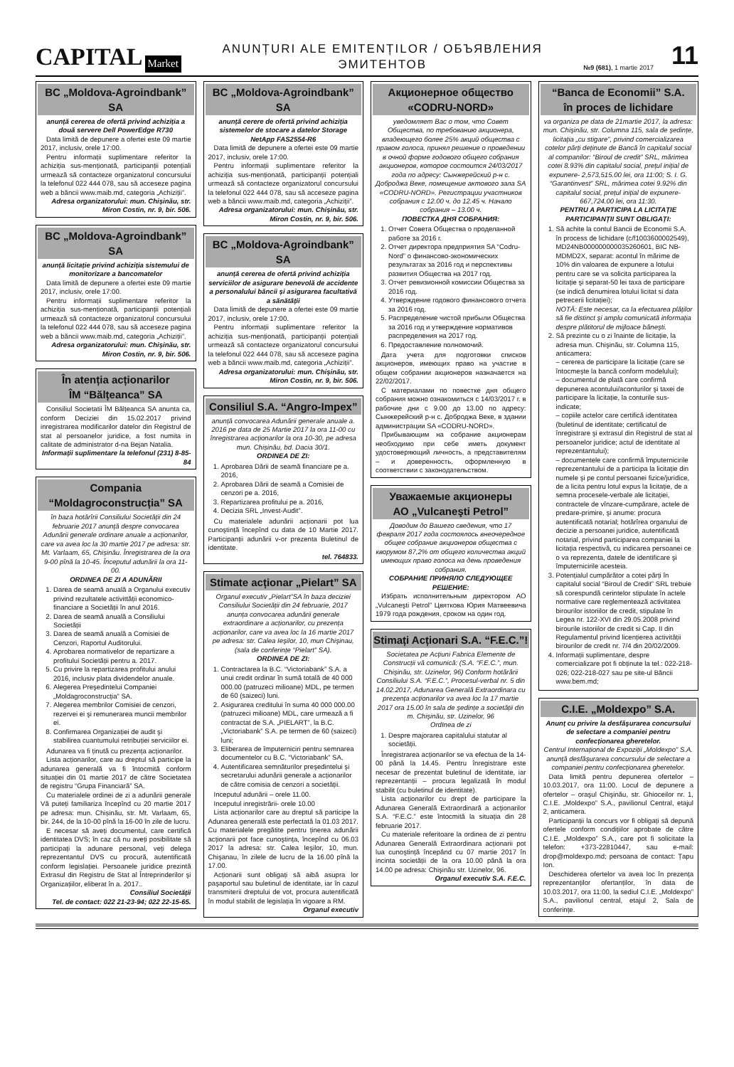CAPITAL Market ANUNȚURI ALE EMITENȚILOR / ОБЪЯВЛЕНИЯ ЭМИТЕНТОВ №9 (681), 1 martie 2017 11
BC „Moldova-Agroindbank” SA
anunță cererea de ofertă privind achiziția a două servere Dell PowerEdge R730
Data limită de depunere a ofertei este 09 martie 2017, inclusiv, orele 17:00.
Pentru informații suplimentare referitor la achiziția sus-menționată, participanții potențiali urmează să contacteze organizatorul concursului la telefonul 022 444 078, sau să acceseze pagina web a băncii www.maib.md, categoria „Achiziții”.
Adresa organizatorului: mun. Chișinău, str. Miron Costin, nr. 9, bir. 506.
BC „Moldova-Agroindbank” SA
anunță licitație privind achiziția sistemului de monitorizare a bancomatelor
Data limită de depunere a ofertei este 09 martie 2017, inclusiv, orele 17:00.
Pentru informații suplimentare referitor la achiziția sus-menționată, participanții potențiali urmează să contacteze organizatorul concursului la telefonul 022 444 078, sau să acceseze pagina web a băncii www.maib.md, categoria „Achiziții”.
Adresa organizatorului: mun. Chișinău, str. Miron Costin, nr. 9, bir. 506.
În atenția acționarilor
ÎM “Bălțeanca” SA
Consiliul Societatii ÎM Bălțeanca SA anunta ca, conform Deciziei din 15.02.2017 privind inregistrarea modificarilor datelor din Registrul de stat al persoanelor juridice, a fost numita in calitate de administrator d-na Bejan Natalia.
Informații suplimentare la telefonul (231) 8-85-84
Compania
“Moldagroconstrucția” SA
în baza hotărîrii Consiliului Societății din 24 februarie 2017 anunță despre convocarea Adunării generale ordinare anuale a acționarilor, care va avea loc la 30 martie 2017 pe adresa: str. Mt. Varlaam, 65, Chișinău. Înregistrarea de la ora 9-00 pînă la 10-45. Începutul adunării la ora 11-00.
ORDINEA DE ZI A ADUNĂRII
1. Darea de seamă anuală a Organului executiv privind rezultatele activittății economico-financiare a Societății în anul 2016.
2. Darea de seamă anuală a Consiliului Societății
3. Darea de seamă anuală a Comisiei de Cenzori, Raportul Auditorului.
4. Aprobarea normativelor de repartizare a profitului Societății pentru a. 2017.
5. Cu privire la repartizarea profitului anului 2016, inclusiv plata dividendelor anuale.
6. Alegerea Preşedintelui Companiei „Moldagroconstrucția” SA.
7. Alegerea membrilor Comisiei de cenzori, rezervei ei şi remunerarea muncii membrilor ei.
8. Confirmarea Organizației de audit şi stabilirea cuantumului retribuției serviciilor ei.
Adunarea va fi ținută cu prezența acționarilor.
Lista acționarilor, care au dreptul să participe la adunarea generală va fi întocmită conform situației din 01 martie 2017 de către Societatea de registru “Grupa Financiară” SA.
Cu materialele ordinei de zi a adunării generale Vă puteți familiariza începînd cu 20 martie 2017 pe adresa: mun. Chișinău, str. Mt. Varlaam, 65, bir. 244, de la 10-00 pînă la 16-00 în zile de lucru.
E necesar să aveți documentul, care certifică identitatea DVS; în caz că nu aveți posibilitate să participați la adunare personal, veți delega reprezentantul DVS cu procură, autentificată conform legislației. Persoanele juridice prezintă Extrasul din Registru de Stat al Întreprinderilor şi Organizațiilor, eliberat în a. 2017..
Consiliul Societății
Tel. de contact: 022 21-23-94; 022 22-15-65.
BC „Moldova-Agroindbank” SA
anunță cerere de ofertă privind achiziția sistemelor de stocare a datelor Storage NetApp FAS2554-R6
Data limită de depunere a ofertei este 09 martie 2017, inclusiv, orele 17:00.
Pentru informații suplimentare referitor la achiziția sus-menționată, participanții potențiali urmează să contacteze organizatorul concursului la telefonul 022 444 078, sau să acceseze pagina web a băncii www.maib.md, categoria „Achiziții”.
Adresa organizatorului: mun. Chișinău, str. Miron Costin, nr. 9, bir. 506.
BC „Moldova-Agroindbank” SA
anunță cererea de ofertă privind achiziția serviciilor de asigurare benevolă de accidente a personalului băncii și asigurarea facultativă a sănătății
Data limită de depunere a ofertei este 09 martie 2017, inclusiv, orele 17:00.
Pentru informații suplimentare referitor la achiziția sus-menționată, participanții potențiali urmează să contacteze organizatorul concursului la telefonul 022 444 078, sau să acceseze pagina web a băncii www.maib.md, categoria „Achiziții”.
Adresa organizatorului: mun. Chișinău, str. Miron Costin, nr. 9, bir. 506.
Consiliul S.A. “Angro-Impex”
anunță convocarea Adunării generale anuale a. 2016 pe data de 25 Martie 2017 la ora 11-00 cu înregistrarea acționarilor la ora 10-30, pe adresa mun. Chișinău, bd. Dacia 30/1.
ORDINEA DE ZI:
1. Aprobarea Dării de seamă financiare pe a. 2016,
2. Aprobarea Dării de seamă a Comisiei de cenzori pe a. 2016,
3. Repartizarea profitului pe a. 2016,
4. Decizia SRL „Invest-Audit”.
Cu materialele adunării acționarii pot lua cunoştință începînd cu data de 10 Martie 2017. Participanții adunării v-or prezenta Buletinul de identitate.
tel. 764833.
Stimate acționar „Pielart” SA
Organul executiv „Pielart”SA în baza deciziei Consiliului Societății din 24 februarie, 2017 anunța convocarea adunării generale extraordinare a acționarilor, cu prezența acționarilor, care va avea loc la 16 martie 2017 pe adresa: str. Calea Ieşilor, 10, mun Chişinau, (sala de conferințe “Pielart” SA).
ORDINEA DE ZI:
1. Contractarea la B.C. “Victoriabank” S.A. a unui credit ordinar în sumă totală de 40 000 000.00 (patruzeci milioane) MDL, pe termen de 60 (saizeci) luni.
2. Asigurarea creditului în suma 40 000 000.00 (patruzeci milioane) MDL, care urmează a fi contractat de S.A. „PIELART”, la B.C. „Victoriabank” S.A. pe termen de 60 (saizeci) luni;
3. Eliberarea de împuterniciri pentru semnarea documentelor cu B.C. “Victoriabank” SA.
4. Autentificarea semnăturilor preşedintelui şi secretarului adunării generale a acționarilor de către comisia de cenzori a societății.
Inceputul adunării – orele 11.00.
Inceputul inregistrării- orele 10.00
Lista acționarilor care au dreptul să participe la Adunarea generală este perfectată la 01.03 2017. Cu materialele pregătite pentru ținerea adunării acționarii pot face cunoştința, începînd cu 06.03 2017 la adresa: str. Calea Ieşilor, 10, mun. Chişanau, în zilele de lucru de la 16.00 pînă la 17.00.
Acționarii sunt obligați să aibă asupra lor paşaportul sau buletinul de identitate, iar în cazul transmiterii dreptului de vot, procura autentificată în modul stabilit de legislația în vigoare a RM.
Organul executiv
Акционерное общество
«CODRU-NORD»
уведомляет Вас о том, что Совет Общества, по требованию акционера, владеющего более 25% акций общества с правом голоса, принял решение о проведении в очной форме годового общего собрания акционеров, которое состоится 24/03/2017 года по адресу: Сынжерейский р-н с. Доброджа Веке, помещение актового зала SA «CODRU-NORD». Регистрации участников собрания с 12.00 ч. до 12.45 ч. Начало собрания – 13.00 ч.
ПОВЕСТКА ДНЯ СОБРАНИЯ:
1. Отчет Совета Общества о проделанной работе за 2016 г.
2. Отчет директора предприятия SA “Codru-Nord” о финансово-экономических результатах за 2016 год и перспективы развития Общества на 2017 год.
3. Отчет ревизионной комиссии Общества за 2016 год.
4. Утверждение годового финансового отчета за 2016 год.
5. Распределение чистой прибыли Общества за 2016 год и утверждение норматив­ов распределения на 2017 год.
6. Предоставление полномочий.
Дата учета для подготовки списков акционеров, имеющих право на участие в общем собрании акционеров назначается на 22/02/2017.
С материалами по повестке дня общего собрания можно ознакомиться с 14/03/2017 г. в рабочие дни с 9.00 до 13.00 по адресу: Сынжерейский р-н с. Доброджа Веке, в здании администрации SA «CODRU-NORD».
Прибывающим на собрание акционерам необходимо при себе иметь документ удостоверяющий личность, а представителям – и доверенность, оформленную в соответствии с законодательством.
Уважаемые акционеры
АО „Vulcaneşti Petrol”
Доводим до Вашего сведения, что 17 февраля 2017 года состоялось внеочередное общее собрание акционеров общества с кворумом 87,2% от общего количества акций имеющих право голоса на день проведения собрания.
СОБРАНИЕ ПРИНЯЛО СЛЕДУЮЩЕЕ РЕШЕНИЕ:
Избрать исполнительным директором АО „Vulcaneşti Petrol” Цвяткова Юрия Матвеевича 1979 года рождения, сроком на один год.
Stimați Acționari S.A. “F.E.C.”!
Societatea pe Acțiuni Fabrica Elemente de Construcții vă comunică: (S.A. “F.E.C.”, mun. Chişinău, str. Uzinelor, 96) Conform hotărârii Consiliului S.A. “F.E.C.”, Procesul-verbal nr. 5 din 14.02.2017, Adunarea Generală Extraordinara cu prezența acționarilor va avea loc la 17 martie 2017 ora 15.00 în sala de şedințe a societății din m. Chişinău, str. Uzinelor, 96
OrdInea de zi
1. Despre majorarea capitalului statutar al societății.
Înregistrarea acționarilor se va efectua de la 14-00 până la 14.45. Pentru înregistrare este necesar de prezentat buletinul de identitate, iar reprezentanții – procura legalizată în modul stabilit (cu buletinul de identitate).
Lista acționarilor cu drept de participare la Adunarea Generală Extraordinară a acționarilor S.A. “F.E.C.” este întocmită la situația din 28 februarie 2017.
Cu materiale referitoare la ordinea de zi pentru Adunarea Generală Extraordinara acționarii pot lua cunoştință începând cu 07 martie 2017 în incinta societății de la ora 10.00 până la ora 14.00 pe adresa: Chişinău str. Uzinelor, 96.
Organul executiv S.A. F.E.C.
“Banca de Economii” S.A.
în proces de lichidare
va organiza pe data de 21martie 2017, la adresa: mun. Chişinău, str. Columna 115, sala de şedințe, licitația „cu stigare”, privind comercializarea cotelor părți deținute de Bancă în capitalul social al companilor: “Biroul de credit” SRL, mărimea cotei 8.93% din capitalul social, prețul inițial de expunere- 2,573,515.00 lei, ora 11:00; S. I. G. “Garantinvest” SRL, mărimea cotei 9.92% din capitalul social, prețul inițial de expunere-667,724.00 lei, ora 11:30.
PENTRU A PARTICIPA LA LICITAȚIE PARTICIPANȚII SUNT OBLIGAȚI:
1. Să achite la contul Bancii de Economii S.A. în process de lichidare (c/f1003600002549), MD24NB000000000035260601, BIC NB-MDMD2X, separat: acontul în mărime de 10% din valoarea de expunere a lotului pentru care se va solicita participarea la licitație şi separat-50 lei taxa de participare (se indică denumirea lotului licitat si data petrecerii licitației);
NOTĂ: Este necesar, ca la efectuarea plăților să fie distinct şi amplu comunicată informația despre plătitorul de mijloace băneşti.
2. Să prezinte cu o zi înainte de licitație, la adresa mun. Chişinău, str. Columna 115, anticamera:
– cererea de participare la licitație (care se întocmeşte la bancă conform modelului);
– documentul de plată care confirmă depunerea acontului/aconturilor şi taxei de participare la licitație, la conturile sus-indicate;
– copiile actelor care certifică identitatea (buletinul de identitate; certificatul de înregistrare şi extrasul din Registrul de stat al persoanelor juridice; actul de identitate al reprezentantului);
– documentele care confirmă împuternicirile reprezentantului de a participa la licitație din numele şi pe contul persoanei fizice/juridice, de a licita pentru lotul expus la licitație, de a semna procesele-verbale ale licitației, contractele de vînzare-cumpărare, actele de predare-primire, şi anume: procura autentificată notarial; hotărîrea organului de decizie a persoanei juridice, autentificată notarial, privind participarea companiei la licitația respectivă, cu indicarea persoanei ce o va reprezenta, datele de identificare şi împuternicirile acesteia.
3. Potențialul cumpărător a cotei părți în capitalul social “Biroul de Credit” SRL trebuie să corespundă cerintelor stipulate în actele normative care reglementează activitatea birourilor istoriilor de credit, stipulate în Legea nr. 122-XVI din 29.05.2008 privind birourile istoriilor de credit si Cap. II din Regulamentul privind licențierea activității birourilor de credit nr. 7/4 din 20/02/2009.
4. Informații suplimentare, despre comercializare pot fi obținute la tel.: 022-218-026; 022-218-027 sau pe site-ul Băncii www.bem.md;
C.I.E. „Moldexpo” S.A.
Anunț cu privire la desfăşurarea concursului de selectare a companiei pentru confecționarea gheretelor.
Centrul Internațional de Expoziții „Moldexpo” S.A. anunță desfăşurarea concursului de selectare a companiei pentru confecționarea gheretelor.
Data limită pentru depunerea ofertelor – 10.03.2017, ora 11:00. Locul de depunere a ofertelor – oraşul Chişinău, str. Ghioceilor nr. 1, C.I.E. „Moldexpo” S.A., pavilionul Central, etajul 2, anticamera.
Participanții la concurs vor fi obligați să depună ofertele conform condițiilor aprobate de către C.I.E. „Moldexpo” S.A., care pot fi solicitate la telefon: +373-22810447, sau e-mail: drop@moldexpo.md; persoana de contact: Țapu Ion.
Deschiderea ofertelor va avea loc în prezența reprezentanților ofertanților, în data de 10.03.2017, ora 11:00, la sediul C.I.E. „Moldexpo” S.A., pavilionul central, etajul 2, Sala de conferințe.